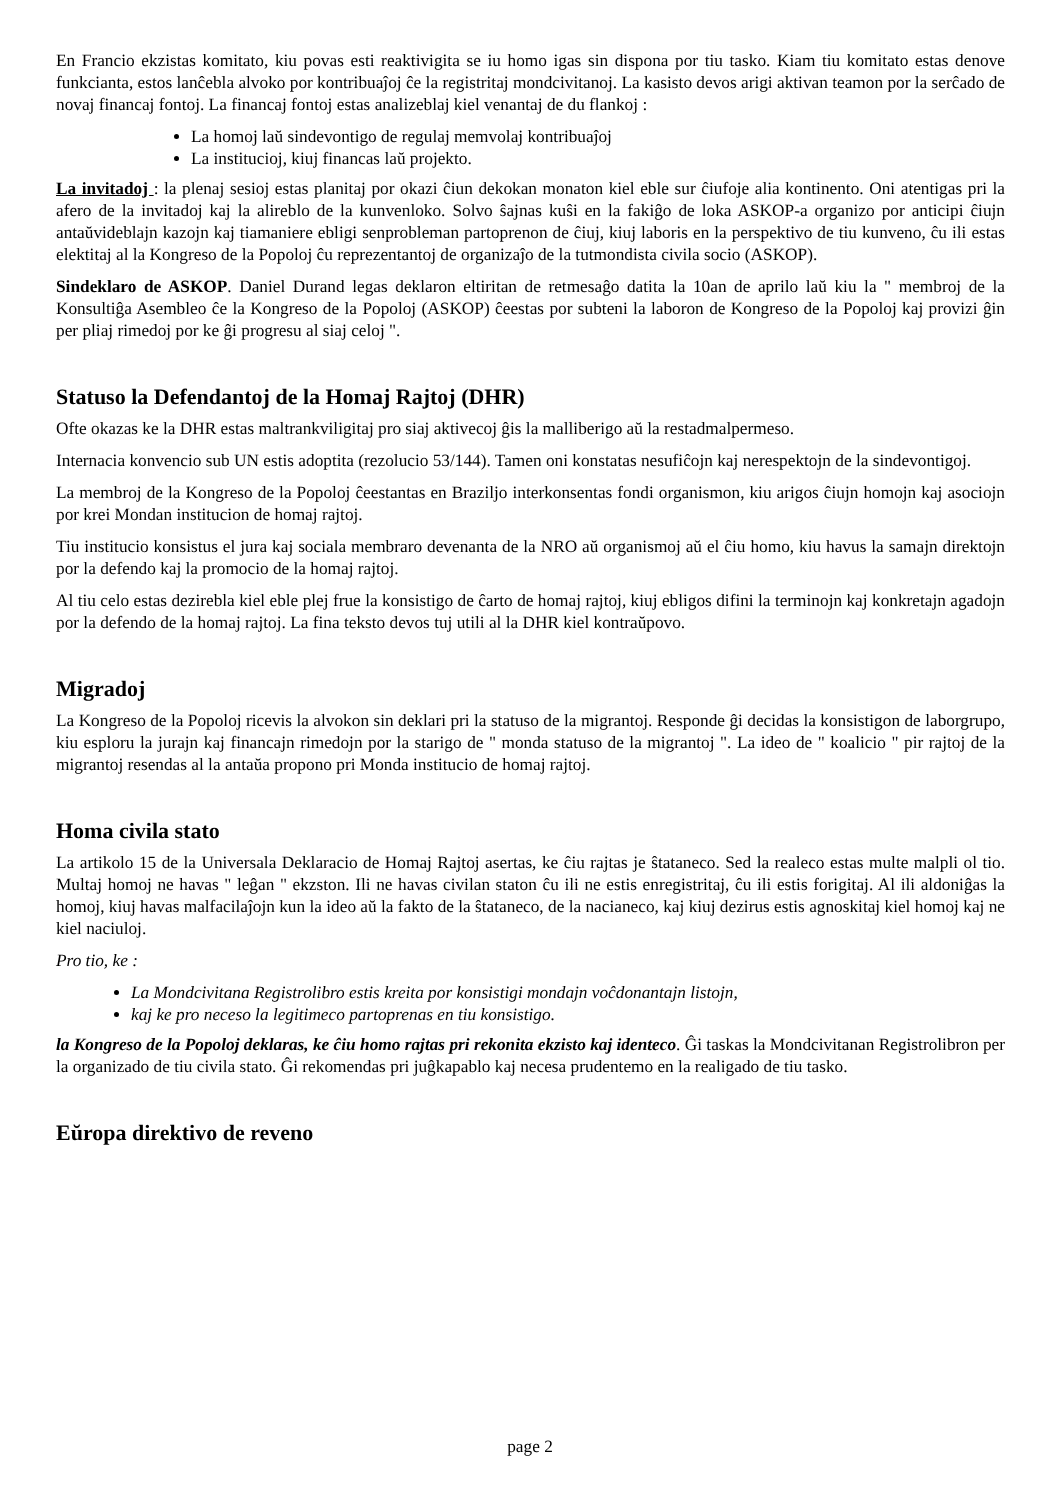En Francio ekzistas komitato, kiu povas esti reaktivigita se iu homo igas sin dispona por tiu tasko. Kiam tiu komitato estas denove funkcianta, estos lanĉebla alvoko por kontribuaĵoj ĉe la registritaj mondcivitanoj. La kasisto devos arigi aktivan teamon por la serĉado de novaj financaj fontoj. La financaj fontoj estas analizeblaj kiel venantaj de du flankoj :
La homoj laŭ sindevontigo de regulaj memvolaj kontribuaĵoj
La institucioj, kiuj financas laŭ projekto.
La invitadoj : la plenaj sesioj estas planitaj por okazi ĉiun dekokan monaton kiel eble sur ĉiufoje alia kontinento. Oni atentigas pri la afero de la invitadoj kaj la alireblo de la kunvenloko. Solvo ŝajnas kuŝi en la fakiĝo de loka ASKOP-a organizo por anticipi ĉiujn antaŭvideblajn kazojn kaj tiamaniere ebligi senprobleman partoprenon de ĉiuj, kiuj laboris en la perspektivo de tiu kunveno, ĉu ili estas elektitaj al la Kongreso de la Popoloj ĉu reprezentantoj de organizaĵo de la tutmondista civila socio (ASKOP).
Sindeklaro de ASKOP. Daniel Durand legas deklaron eltiritan de retmesaĝo datita la 10an de aprilo laŭ kiu la " membroj de la Konsultiĝa Asembleo ĉe la Kongreso de la Popoloj (ASKOP) ĉeestas por subteni la laboron de Kongreso de la Popoloj kaj provizi ĝin per pliaj rimedoj por ke ĝi progresu al siaj celoj ".
Statuso la Defendantoj de la Homaj Rajtoj (DHR)
Ofte okazas ke la DHR estas maltrankviligitaj pro siaj aktivecoj ĝis la malliberigo aŭ la restadmalpermeso.
Internacia konvencio sub UN estis adoptita (rezolucio 53/144). Tamen oni konstatas nesufiĉojn kaj nerespektojn de la sindevontigoj.
La membroj de la Kongreso de la Popoloj ĉeestantas en Braziljo interkonsentas fondi organismon, kiu arigos ĉiujn homojn kaj asociojn por krei Mondan institucion de homaj rajtoj.
Tiu institucio konsistus el jura kaj sociala membraro devenanta de la NRO aŭ organismoj aŭ el ĉiu homo, kiu havus la samajn direktojn por la defendo kaj la promocio de la homaj rajtoj.
Al tiu celo estas dezirebla kiel eble plej frue la konsistigo de ĉarto de homaj rajtoj, kiuj ebligos difini la terminojn kaj konkretajn agadojn por la defendo de la homaj rajtoj. La fina teksto devos tuj utili al la DHR kiel kontraŭpovo.
Migradoj
La Kongreso de la Popoloj ricevis la alvokon sin deklari pri la statuso de la migrantoj. Responde ĝi decidas la konsistigon de laborgrupo, kiu esploru la jurajn kaj financajn rimedojn por la starigo de " monda statuso de la migrantoj ". La ideo de " koalicio " pir rajtoj de la migrantoj resendas al la antaŭa propono pri Monda institucio de homaj rajtoj.
Homa civila stato
La artikolo 15 de la Universala Deklaracio de Homaj Rajtoj asertas, ke ĉiu rajtas je ŝtataneco. Sed la realeco estas multe malpli ol tio. Multaj homoj ne havas " leĝan " ekzston. Ili ne havas civilan staton ĉu ili ne estis enregistritaj, ĉu ili estis forigitaj. Al ili aldoniĝas la homoj, kiuj havas malfacilaĵojn kun la ideo aŭ la fakto de la ŝtataneco, de la nacianeco, kaj kiuj dezirus estis agnoskitaj kiel homoj kaj ne kiel naciuloj.
Pro tio, ke :
La Mondcivitana Registrolibro estis kreita por konsistigi mondajn voĉdonantajn listojn,
kaj ke pro neceso la legitimeco partoprenas en tiu konsistigo.
la Kongreso de la Popoloj deklaras, ke ĉiu homo rajtas pri rekonita ekzisto kaj identeco. Ĝi taskas la Mondcivitanan Registrolibron per la organizado de tiu civila stato. Ĝi rekomendas pri juĝkapablo kaj necesa prudentemo en la realigado de tiu tasko.
Eŭropa direktivo de reveno
page 2